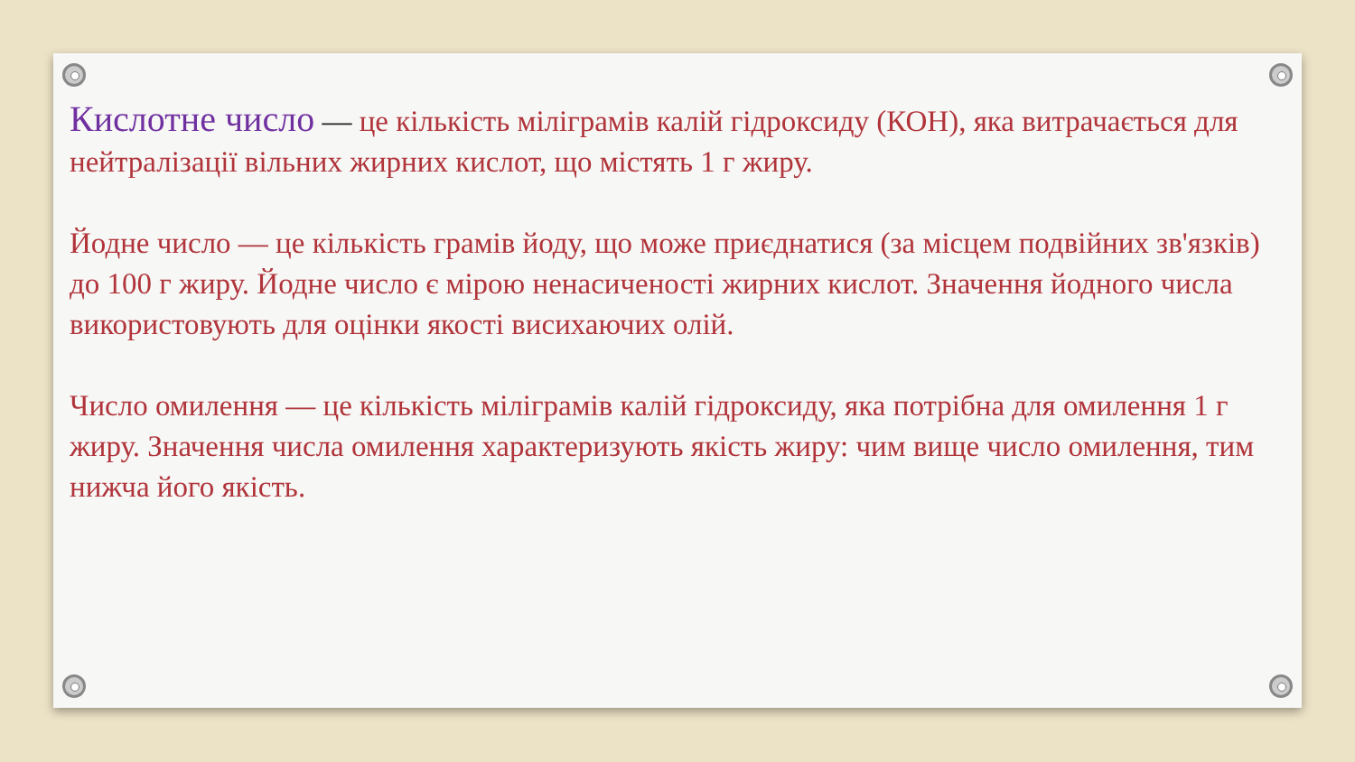Кислотне число — це кількість міліграмів калій гідроксиду (КОН), яка витрачається для нейтралізації вільних жирних кислот, що містять 1 г жиру.
Йодне число — це кількість грамів йоду, що може приєднатися (за місцем подвійних зв'язків) до 100 г жиру. Йодне число є мірою ненасиченості жирних кислот. Значення йодного числа використовують для оцінки якості висихаючих олій.
Число омилення — це кількість міліграмів калій гідроксиду, яка потрібна для омилення 1 г жиру. Значення числа омилення характеризують якість жиру: чим вище число омилення, тим нижча його якість.